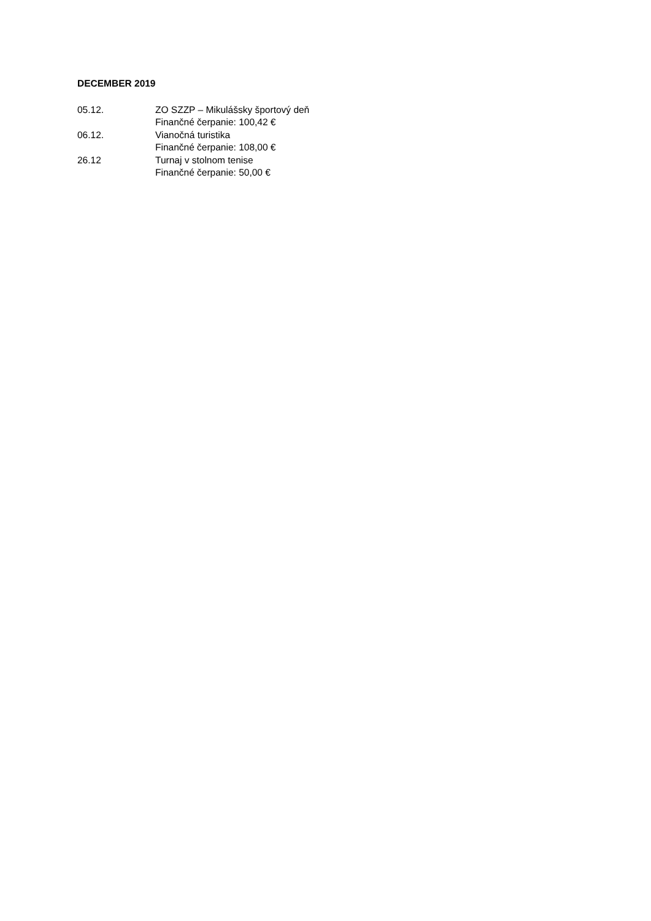DECEMBER 2019
05.12. ZO SZZP – Mikulášsky športový deň
Finančné čerpanie: 100,42 €
06.12. Vianočná turistika
Finančné čerpanie: 108,00 €
26.12 Turnaj v stolnom tenise
Finančné čerpanie: 50,00 €